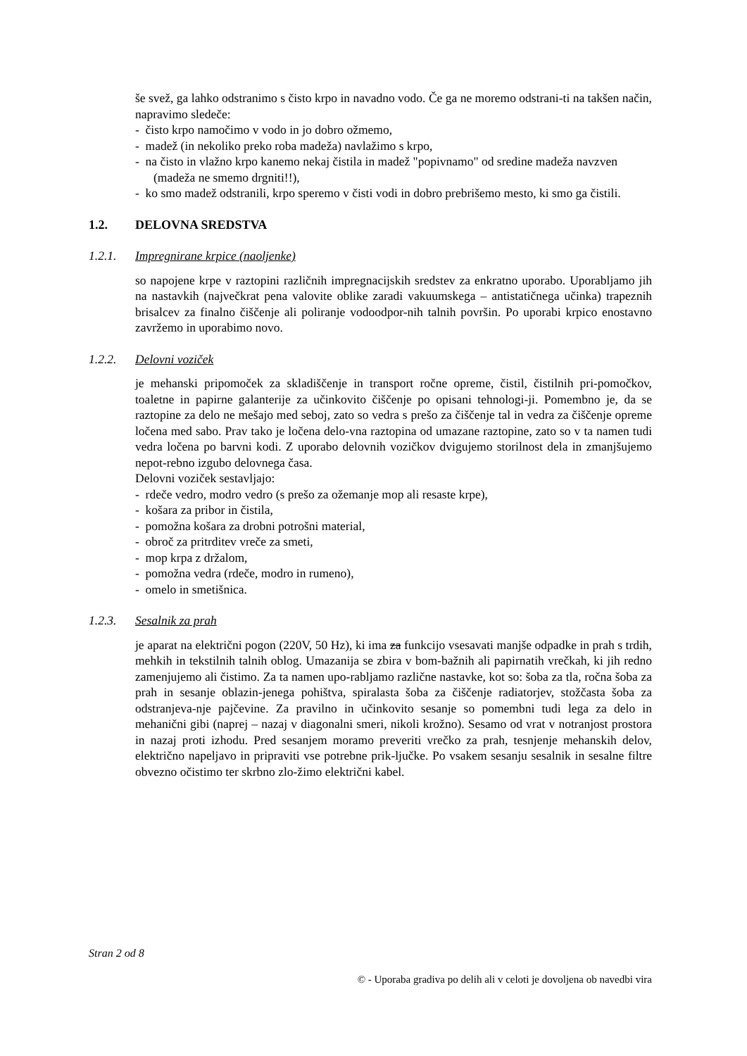še svež, ga lahko odstranimo s čisto krpo in navadno vodo. Če ga ne moremo odstrani-ti na takšen način, napravimo sledeče:
- čisto krpo namočimo v vodo in jo dobro ožmemo,
- madež (in nekoliko preko roba madeža) navlažimo s krpo,
- na čisto in vlažno krpo kanemo nekaj čistila in madež "popivnamo" od sredine madeža navzven (madeža ne smemo drgniti!!),
- ko smo madež odstranili, krpo speremo v čisti vodi in dobro prebrišemo mesto, ki smo ga čistili.
1.2. DELOVNA SREDSTVA
1.2.1. Impregnirane krpice (naoljenke)
so napojene krpe v raztopini različnih impregnacijskih sredstev za enkratno uporabo. Uporabljamo jih na nastavkih (največkrat pena valovite oblike zaradi vakuumskega – antistatičnega učinka) trapeznih brisalcev za finalno čiščenje ali poliranje vodoodpor-nih talnih površin. Po uporabi krpico enostavno zavržemo in uporabimo novo.
1.2.2. Delovni voziček
je mehanski pripomoček za skladiščenje in transport ročne opreme, čistil, čistilnih pri-pomočkov, toaletne in papirne galanterije za učinkovito čiščenje po opisani tehnologi-ji. Pomembno je, da se raztopine za delo ne mešajo med seboj, zato so vedra s prešo za čiščenje tal in vedra za čiščenje opreme ločena med sabo. Prav tako je ločena delo-vna raztopina od umazane raztopine, zato so v ta namen tudi vedra ločena po barvni kodi. Z uporabo delovnih vozičkov dvigujemo storilnost dela in zmanjšujemo nepot-rebno izgubo delovnega časa.
Delovni voziček sestavljajo:
- rdeče vedro, modro vedro (s prešo za ožemanje mop ali resaste krpe),
- košara za pribor in čistila,
- pomožna košara za drobni potrošni material,
- obroč za pritrditev vreče za smeti,
- mop krpa z držalom,
- pomožna vedra (rdeče, modro in rumeno),
- omelo in smetišnica.
1.2.3. Sesalnik za prah
je aparat na električni pogon (220V, 50 Hz), ki ima za funkcijo vsesavati manjše odpadke in prah s trdih, mehkih in tekstilnih talnih oblog. Umazanija se zbira v bom-bažnih ali papirnatih vrečkah, ki jih redno zamenjujemo ali čistimo. Za ta namen upo-rabljamo različne nastavke, kot so: šoba za tla, ročna šoba za prah in sesanje oblazin-jenega pohištva, spiralasta šoba za čiščenje radiatorjev, stožčasta šoba za odstranjeva-nje pajčevine. Za pravilno in učinkovito sesanje so pomembni tudi lega za delo in mehanični gibi (naprej – nazaj v diagonalni smeri, nikoli krožno). Sesamo od vrat v notranjost prostora in nazaj proti izhodu. Pred sesanjem moramo preveriti vrečko za prah, tesnjenje mehanskih delov, električno napeljavo in pripraviti vse potrebne prik-ljučke. Po vsakem sesanju sesalnik in sesalne filtre obvezno očistimo ter skrbno zlo-žimo električni kabel.
Stran 2 od 8
© - Uporaba gradiva po delih ali v celoti je dovoljena ob navedbi vira